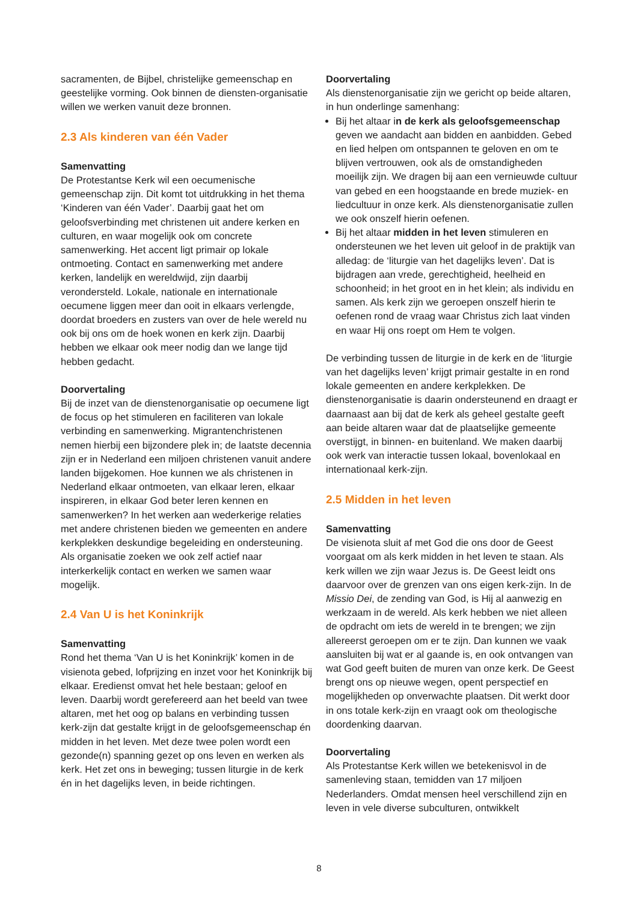sacramenten, de Bijbel, christelijke gemeenschap en geestelijke vorming. Ook binnen de diensten-organisatie willen we werken vanuit deze bronnen.
2.3 Als kinderen van één Vader
Samenvatting
De Protestantse Kerk wil een oecumenische gemeenschap zijn. Dit komt tot uitdrukking in het thema ‘Kinderen van één Vader’. Daarbij gaat het om geloofsverbinding met christenen uit andere kerken en culturen, en waar mogelijk ook om concrete samenwerking. Het accent ligt primair op lokale ontmoeting. Contact en samenwerking met andere kerken, landelijk en wereldwijd, zijn daarbij verondersteld. Lokale, nationale en internationale oecumene liggen meer dan ooit in elkaars verlengde, doordat broeders en zusters van over de hele wereld nu ook bij ons om de hoek wonen en kerk zijn. Daarbij hebben we elkaar ook meer nodig dan we lange tijd hebben gedacht.
Doorvertaling
Bij de inzet van de dienstenorganisatie op oecumene ligt de focus op het stimuleren en faciliteren van lokale verbinding en samenwerking. Migrantenchristenen nemen hierbij een bijzondere plek in; de laatste decennia zijn er in Nederland een miljoen christenen vanuit andere landen bijgekomen. Hoe kunnen we als christenen in Nederland elkaar ontmoeten, van elkaar leren, elkaar inspireren, in elkaar God beter leren kennen en samenwerken? In het werken aan wederkerige relaties met andere christenen bieden we gemeenten en andere kerkplekken deskundige begeleiding en ondersteuning. Als organisatie zoeken we ook zelf actief naar interkerkelijk contact en werken we samen waar mogelijk.
2.4 Van U is het Koninkrijk
Samenvatting
Rond het thema ‘Van U is het Koninkrijk’ komen in de visienota gebed, lofprijzing en inzet voor het Koninkrijk bij elkaar. Eredienst omvat het hele bestaan; geloof en leven. Daarbij wordt gerefereerd aan het beeld van twee altaren, met het oog op balans en verbinding tussen kerk-zijn dat gestalte krijgt in de geloofsgemeenschap én midden in het leven. Met deze twee polen wordt een gezonde(n) spanning gezet op ons leven en werken als kerk. Het zet ons in beweging; tussen liturgie in de kerk én in het dagelijks leven, in beide richtingen.
Doorvertaling
Als dienstenorganisatie zijn we gericht op beide altaren, in hun onderlinge samenhang:
Bij het altaar in de kerk als geloofsgemeenschap geven we aandacht aan bidden en aanbidden. Gebed en lied helpen om ontspannen te geloven en om te blijven vertrouwen, ook als de omstandigheden moeilijk zijn. We dragen bij aan een vernieuwde cultuur van gebed en een hoogstaande en brede muziek- en liedcultuur in onze kerk. Als dienstenorganisatie zullen we ook onszelf hierin oefenen.
Bij het altaar midden in het leven stimuleren en ondersteunen we het leven uit geloof in de praktijk van alledag: de ‘liturgie van het dagelijks leven’. Dat is bijdragen aan vrede, gerechtigheid, heelheid en schoonheid; in het groot en in het klein; als individu en samen. Als kerk zijn we geroepen onszelf hierin te oefenen rond de vraag waar Christus zich laat vinden en waar Hij ons roept om Hem te volgen.
De verbinding tussen de liturgie in de kerk en de ‘liturgie van het dagelijks leven’ krijgt primair gestalte in en rond lokale gemeenten en andere kerkplekken. De dienstenorganisatie is daarin ondersteunend en draagt er daarnaast aan bij dat de kerk als geheel gestalte geeft aan beide altaren waar dat de plaatselijke gemeente overstijgt, in binnen- en buitenland. We maken daarbij ook werk van interactie tussen lokaal, bovenlokaal en internationaal kerk-zijn.
2.5 Midden in het leven
Samenvatting
De visienota sluit af met God die ons door de Geest voorgaat om als kerk midden in het leven te staan. Als kerk willen we zijn waar Jezus is. De Geest leidt ons daarvoor over de grenzen van ons eigen kerk-zijn. In de Missio Dei, de zending van God, is Hij al aanwezig en werkzaam in de wereld. Als kerk hebben we niet alleen de opdracht om iets de wereld in te brengen; we zijn allereerst geroepen om er te zijn. Dan kunnen we vaak aansluiten bij wat er al gaande is, en ook ontvangen van wat God geeft buiten de muren van onze kerk. De Geest brengt ons op nieuwe wegen, opent perspectief en mogelijkheden op onverwachte plaatsen. Dit werkt door in ons totale kerk-zijn en vraagt ook om theologische doordenking daarvan.
Doorvertaling
Als Protestantse Kerk willen we betekenisvol in de samenleving staan, temidden van 17 miljoen Nederlanders. Omdat mensen heel verschillend zijn en leven in vele diverse subculturen, ontwikkelt
8